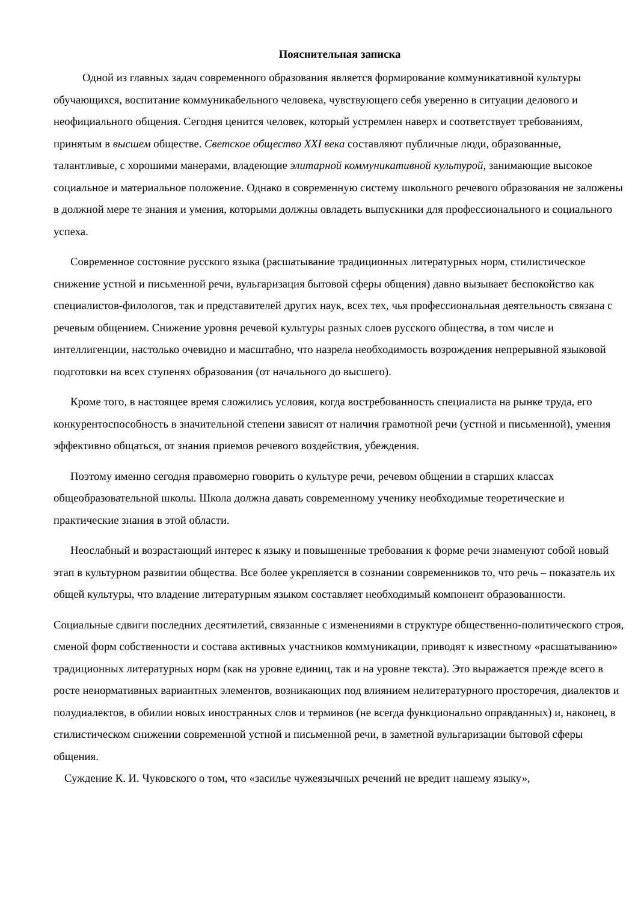Пояснительная записка
Одной из главных задач современного образования является формирование коммуникативной культуры обучающихся, воспитание коммуникабельного человека, чувствующего себя уверенно в ситуации делового и неофициального общения. Сегодня ценится человек, который устремлен наверх и соответствует требованиям, принятым в высшем обществе. Светское общество XXI века составляют публичные люди, образованные, талантливые, с хорошими манерами, владеющие элитарной коммуникативной культурой, занимающие высокое социальное и материальное положение. Однако в современную систему школьного речевого образования не заложены в должной мере те знания и умения, которыми должны овладеть выпускники для профессионального и социального успеха.
Современное состояние русского языка (расшатывание традиционных литературных норм, стилистическое снижение устной и письменной речи, вульгаризация бытовой сферы общения) давно вызывает беспокойство как специалистов-филологов, так и представителей других наук, всех тех, чья профессиональная деятельность связана с речевым общением. Снижение уровня речевой культуры разных слоев русского общества, в том числе и интеллигенции, настолько очевидно и масштабно, что назрела необходимость возрождения непрерывной языковой подготовки на всех ступенях образования (от начального до высшего).
Кроме того, в настоящее время сложились условия, когда востребованность специалиста на рынке труда, его конкурентоспособность в значительной степени зависят от наличия грамотной речи (устной и письменной), умения эффективно общаться, от знания приемов речевого воздействия, убеждения.
Поэтому именно сегодня правомерно говорить о культуре речи, речевом общении в старших классах общеобразовательной школы. Школа должна давать современному ученику необходимые теоретические и практические знания в этой области.
Неослабный и возрастающий интерес к языку и повышенные требования к форме речи знаменуют собой новый этап в культурном развитии общества. Все более укрепляется в сознании современников то, что речь – показатель их общей культуры, что владение литературным языком составляет необходимый компонент образованности.
Социальные сдвиги последних десятилетий, связанные с изменениями в структуре общественно-политического строя, сменой форм собственности и состава активных участников коммуникации, приводят к известному «расшатыванию» традиционных литературных норм (как на уровне единиц, так и на уровне текста). Это выражается прежде всего в росте ненормативных вариантных элементов, возникающих под влиянием нелитературного просторечия, диалектов и полудиалектов, в обилии новых иностранных слов и терминов (не всегда функционально оправданных) и, наконец, в стилистическом снижении современной устной и письменной речи, в заметной вульгаризации бытовой сферы общения.
Суждение К. И. Чуковского о том, что «засилье чужеязычных речений не вредит нашему языку»,